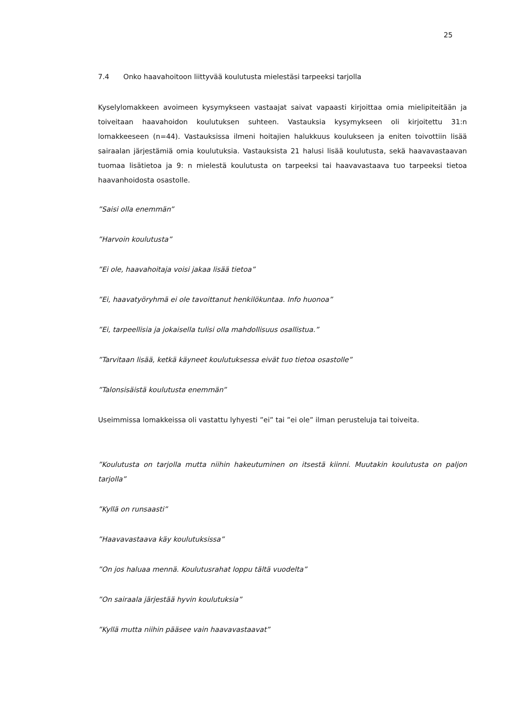25
7.4 Onko haavahoitoon liittyvää koulutusta mielestäsi tarpeeksi tarjolla
Kyselylomakkeen avoimeen kysymykseen vastaajat saivat vapaasti kirjoittaa omia mielipiteitään ja toiveitaan haavahoidon koulutuksen suhteen. Vastauksia kysymykseen oli kirjoitettu 31:n lomakkeeseen (n=44). Vastauksissa ilmeni hoitajien halukkuus koulukseen ja eniten toivottiin lisää sairaalan järjestämiä omia koulutuksia. Vastauksista 21 halusi lisää koulutusta, sekä haavavastaavan tuomaa lisätietoa ja 9: n mielestä koulutusta on tarpeeksi tai haavavastaava tuo tarpeeksi tietoa haavanhoidosta osastolle.
”Saisi olla enemmän”
”Harvoin koulutusta”
”Ei ole, haavahoitaja voisi jakaa lisää tietoa”
”Ei, haavatyöryhmä ei ole tavoittanut henkilökuntaa. Info huonoa”
”Ei, tarpeellisia ja jokaisella tulisi olla mahdollisuus osallistua.”
”Tarvitaan lisää, ketkä käyneet koulutuksessa eivät tuo tietoa osastolle”
”Talonsisäistä koulutusta enemmän”
Useimmissa lomakkeissa oli vastattu lyhyesti ”ei” tai ”ei ole” ilman perusteluja tai toiveita.
”Koulutusta on tarjolla mutta niihin hakeutuminen on itsestä kiinni. Muutakin koulutusta on paljon tarjolla”
”Kyllä on runsaasti”
”Haavavastaava käy koulutuksissa”
”On jos haluaa mennä. Koulutusrahat loppu tältä vuodelta”
”On sairaala järjestää hyvin koulutuksia”
”Kyllä mutta niihin pääsee vain haavavastaavat”